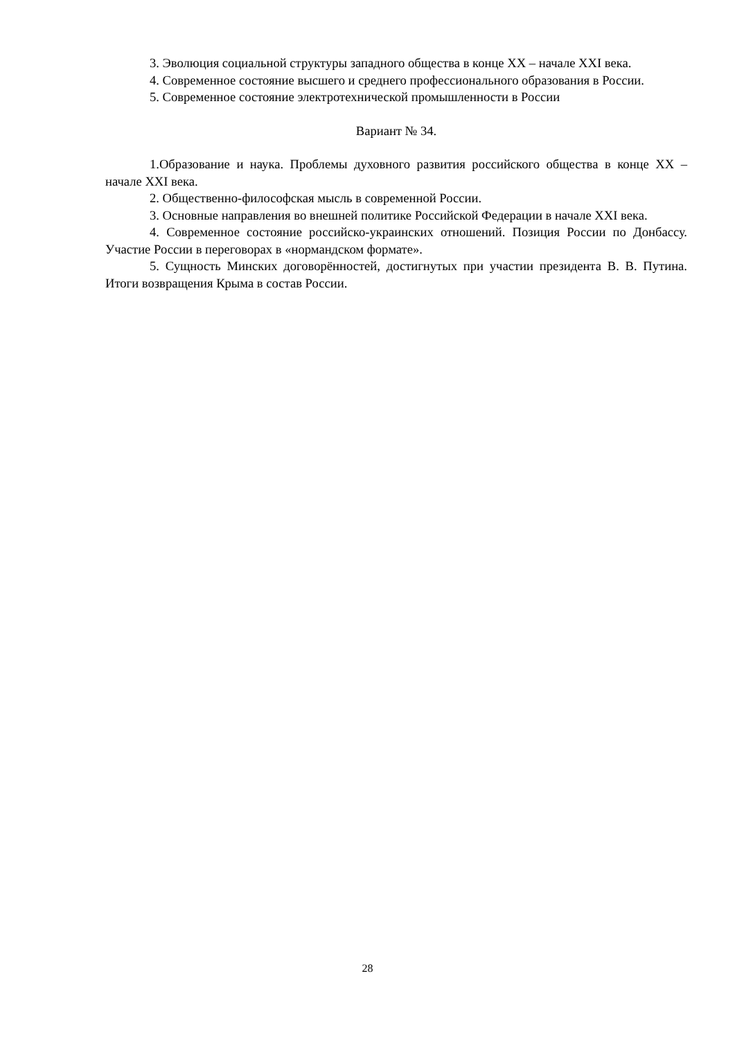3. Эволюция социальной структуры западного общества в конце XX – начале XXI века.
4. Современное состояние высшего и среднего профессионального образования в России.
5. Современное состояние электротехнической промышленности в России
Вариант № 34.
1.Образование и наука. Проблемы духовного развития российского общества в конце XX – начале XXI века.
2. Общественно-философская мысль в современной России.
3. Основные направления во внешней политике Российской Федерации в начале XXI века.
4. Современное состояние российско-украинских отношений. Позиция России по Донбассу. Участие России в переговорах в «нормандском формате».
5. Сущность Минских договорённостей, достигнутых при участии президента В. В. Путина. Итоги возвращения Крыма в состав России.
28